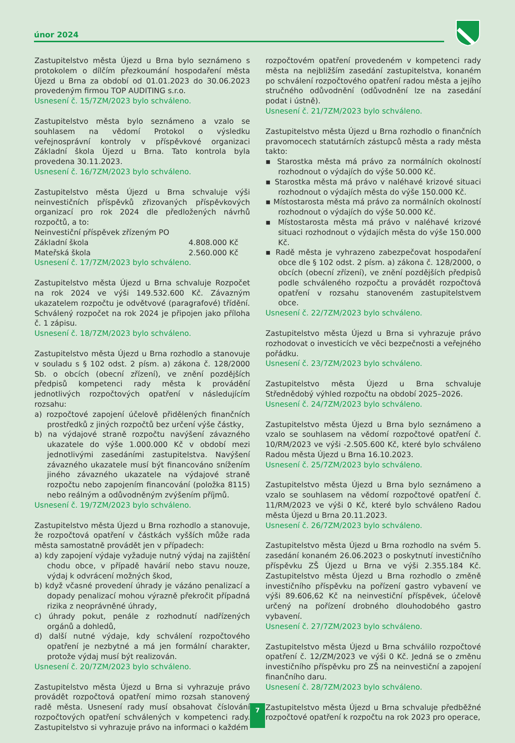únor 2024
Zastupitelstvo města Újezd u Brna bylo seznámeno s protokolem o dílčím přezkoumání hospodaření města Újezd u Brna za období od 01.01.2023 do 30.06.2023 provedeným firmou TOP AUDITING s.r.o.
Usnesení č. 15/7ZM/2023 bylo schváleno.
Zastupitelstvo města bylo seznámeno a vzalo se souhlasem na vědomí Protokol o výsledku veřejnosprávní kontroly v příspěvkové organizaci Základní škola Újezd u Brna. Tato kontrola byla provedena 30.11.2023.
Usnesení č. 16/7ZM/2023 bylo schváleno.
Zastupitelstvo města Újezd u Brna schvaluje výši neinvestičních příspěvků zřizovaných příspěvkových organizací pro rok 2024 dle předložených návrhů rozpočtů, a to:
Neinvestiční příspěvek zřízeným PO
Základní škola 4.808.000 Kč
Mateřská škola 2.560.000 Kč
Usnesení č. 17/7ZM/2023 bylo schváleno.
Zastupitelstvo města Újezd u Brna schvaluje Rozpočet na rok 2024 ve výši 149.532.600 Kč. Závazným ukazatelem rozpočtu je odvětvové (paragrafové) třídění. Schválený rozpočet na rok 2024 je připojen jako příloha č. 1 zápisu.
Usnesení č. 18/7ZM/2023 bylo schváleno.
Zastupitelstvo města Újezd u Brna rozhodlo a stanovuje v souladu s § 102 odst. 2 písm. a) zákona č. 128/2000 Sb. o obcích (obecní zřízení), ve znění pozdějších předpisů kompetenci rady města k provádění jednotlivých rozpočtových opatření v následujícím rozsahu:
a) rozpočtové zapojení účelově přidělených finančních prostředků z jiných rozpočtů bez určení výše částky,
b) na výdajové straně rozpočtu navýšení závazného ukazatele do výše 1.000.000 Kč v období mezi jednotlivými zasedáními zastupitelstva. Navýšení závazného ukazatele musí být financováno snížením jiného závazného ukazatele na výdajové straně rozpočtu nebo zapojením financování (položka 8115) nebo reálným a odůvodněným zvýšením příjmů.
Usnesení č. 19/7ZM/2023 bylo schváleno.
Zastupitelstvo města Újezd u Brna rozhodlo a stanovuje, že rozpočtová opatření v částkách vyšších může rada města samostatně provádět jen v případech:
a) kdy zapojení výdaje vyžaduje nutný výdaj na zajištění chodu obce, v případě havárií nebo stavu nouze, výdaj k odvrácení možných škod,
b) když včasné provedení úhrady je vázáno penalizací a dopady penalizací mohou výrazně překročit případná rizika z neoprávněné úhrady,
c) úhrady pokut, penále z rozhodnutí nadřízených orgánů a dohledů,
d) další nutné výdaje, kdy schválení rozpočtového opatření je nezbytné a má jen formální charakter, protože výdaj musí být realizován.
Usnesení č. 20/7ZM/2023 bylo schváleno.
Zastupitelstvo města Újezd u Brna si vyhrazuje právo provádět rozpočtová opatření mimo rozsah stanovený radě města. Usnesení rady musí obsahovat číslování rozpočtových opatření schválených v kompetenci rady. Zastupitelstvo si vyhrazuje právo na informaci o každém
rozpočtovém opatření provedeném v kompetenci rady města na nejbližším zasedání zastupitelstva, konaném po schválení rozpočtového opatření radou města a jejího stručného odůvodnění (odůvodnění lze na zasedání podat i ústně).
Usnesení č. 21/7ZM/2023 bylo schváleno.
Zastupitelstvo města Újezd u Brna rozhodlo o finančních pravomocech statutárních zástupců města a rady města takto:
▪ Starostka města má právo za normálních okolností rozhodnout o výdajích do výše 50.000 Kč.
▪ Starostka města má právo v naléhavé krizové situaci rozhodnout o výdajích města do výše 150.000 Kč.
▪ Místostarosta města má právo za normálních okolností rozhodnout o výdajích do výše 50.000 Kč.
▪ Místostarosta města má právo v naléhavé krizové situaci rozhodnout o výdajích města do výše 150.000 Kč.
▪ Radě města je vyhrazeno zabezpečovat hospodaření obce dle § 102 odst. 2 písm. a) zákona č. 128/2000, o obcích (obecní zřízení), ve znění pozdějších předpisů podle schváleného rozpočtu a provádět rozpočtová opatření v rozsahu stanoveném zastupitelstvem obce.
Usnesení č. 22/7ZM/2023 bylo schváleno.
Zastupitelstvo města Újezd u Brna si vyhrazuje právo rozhodovat o investicích ve věci bezpečnosti a veřejného pořádku.
Usnesení č. 23/7ZM/2023 bylo schváleno.
Zastupitelstvo města Újezd u Brna schvaluje Střednědobý výhled rozpočtu na období 2025–2026.
Usnesení č. 24/7ZM/2023 bylo schváleno.
Zastupitelstvo města Újezd u Brna bylo seznámeno a vzalo se souhlasem na vědomí rozpočtové opatření č. 10/RM/2023 ve výši -2.505.600 Kč, které bylo schváleno Radou města Újezd u Brna 16.10.2023.
Usnesení č. 25/7ZM/2023 bylo schváleno.
Zastupitelstvo města Újezd u Brna bylo seznámeno a vzalo se souhlasem na vědomí rozpočtové opatření č. 11/RM/2023 ve výši 0 Kč, které bylo schváleno Radou města Újezd u Brna 20.11.2023.
Usnesení č. 26/7ZM/2023 bylo schváleno.
Zastupitelstvo města Újezd u Brna rozhodlo na svém 5. zasedání konaném 26.06.2023 o poskytnutí investičního příspěvku ZŠ Újezd u Brna ve výši 2.355.184 Kč. Zastupitelstvo města Újezd u Brna rozhodlo o změně investičního příspěvku na pořízení gastro vybavení ve výši 89.606,62 Kč na neinvestiční příspěvek, účelově určený na pořízení drobného dlouhodobého gastro vybavení.
Usnesení č. 27/7ZM/2023 bylo schváleno.
Zastupitelstvo města Újezd u Brna schválilo rozpočtové opatření č. 12/ZM/2023 ve výši 0 Kč. Jedná se o změnu investičního příspěvku pro ZŠ na neinvestiční a zapojení finančního daru.
Usnesení č. 28/7ZM/2023 bylo schváleno.
Zastupitelstvo města Újezd u Brna schvaluje předběžné rozpočtové opatření k rozpočtu na rok 2023 pro operace,
7